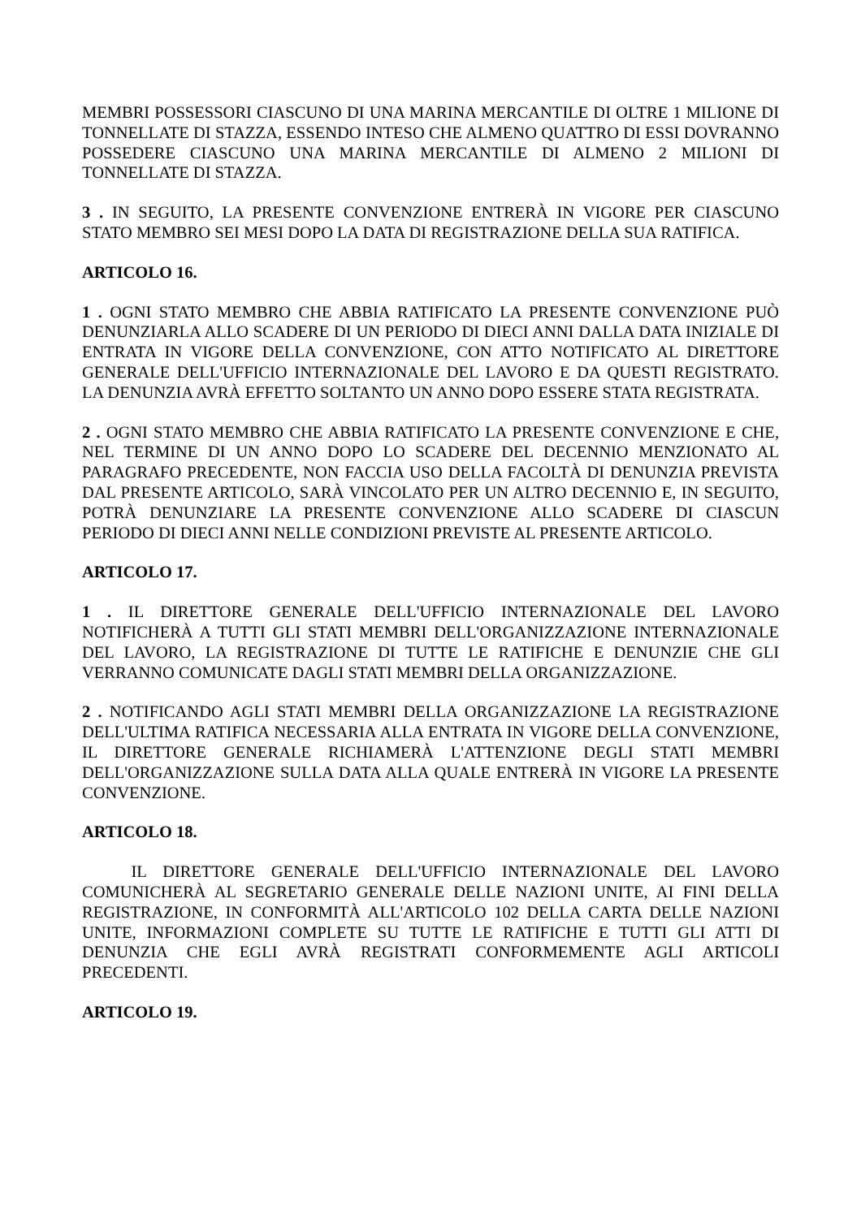MEMBRI POSSESSORI CIASCUNO DI UNA MARINA MERCANTILE DI OLTRE 1 MILIONE DI TONNELLATE DI STAZZA, ESSENDO INTESO CHE ALMENO QUATTRO DI ESSI DOVRANNO POSSEDERE CIASCUNO UNA MARINA MERCANTILE DI ALMENO 2 MILIONI DI TONNELLATE DI STAZZA.
3 . IN SEGUITO, LA PRESENTE CONVENZIONE ENTRERÀ IN VIGORE PER CIASCUNO STATO MEMBRO SEI MESI DOPO LA DATA DI REGISTRAZIONE DELLA SUA RATIFICA.
ARTICOLO 16.
1 . OGNI STATO MEMBRO CHE ABBIA RATIFICATO LA PRESENTE CONVENZIONE PUÒ DENUNZIARLA ALLO SCADERE DI UN PERIODO DI DIECI ANNI DALLA DATA INIZIALE DI ENTRATA IN VIGORE DELLA CONVENZIONE, CON ATTO NOTIFICATO AL DIRETTORE GENERALE DELL'UFFICIO INTERNAZIONALE DEL LAVORO E DA QUESTI REGISTRATO. LA DENUNZIA AVRÀ EFFETTO SOLTANTO UN ANNO DOPO ESSERE STATA REGISTRATA.
2 . OGNI STATO MEMBRO CHE ABBIA RATIFICATO LA PRESENTE CONVENZIONE E CHE, NEL TERMINE DI UN ANNO DOPO LO SCADERE DEL DECENNIO MENZIONATO AL PARAGRAFO PRECEDENTE, NON FACCIA USO DELLA FACOLTÀ DI DENUNZIA PREVISTA DAL PRESENTE ARTICOLO, SARÀ VINCOLATO PER UN ALTRO DECENNIO E, IN SEGUITO, POTRÀ DENUNZIARE LA PRESENTE CONVENZIONE ALLO SCADERE DI CIASCUN PERIODO DI DIECI ANNI NELLE CONDIZIONI PREVISTE AL PRESENTE ARTICOLO.
ARTICOLO 17.
1 . IL DIRETTORE GENERALE DELL'UFFICIO INTERNAZIONALE DEL LAVORO NOTIFICHERÀ A TUTTI GLI STATI MEMBRI DELL'ORGANIZZAZIONE INTERNAZIONALE DEL LAVORO, LA REGISTRAZIONE DI TUTTE LE RATIFICHE E DENUNZIE CHE GLI VERRANNO COMUNICATE DAGLI STATI MEMBRI DELLA ORGANIZZAZIONE.
2 . NOTIFICANDO AGLI STATI MEMBRI DELLA ORGANIZZAZIONE LA REGISTRAZIONE DELL'ULTIMA RATIFICA NECESSARIA ALLA ENTRATA IN VIGORE DELLA CONVENZIONE, IL DIRETTORE GENERALE RICHIAMERÀ L'ATTENZIONE DEGLI STATI MEMBRI DELL'ORGANIZZAZIONE SULLA DATA ALLA QUALE ENTRERÀ IN VIGORE LA PRESENTE CONVENZIONE.
ARTICOLO 18.
IL DIRETTORE GENERALE DELL'UFFICIO INTERNAZIONALE DEL LAVORO COMUNICHERÀ AL SEGRETARIO GENERALE DELLE NAZIONI UNITE, AI FINI DELLA REGISTRAZIONE, IN CONFORMITÀ ALL'ARTICOLO 102 DELLA CARTA DELLE NAZIONI UNITE, INFORMAZIONI COMPLETE SU TUTTE LE RATIFICHE E TUTTI GLI ATTI DI DENUNZIA CHE EGLI AVRÀ REGISTRATI CONFORMEMENTE AGLI ARTICOLI PRECEDENTI.
ARTICOLO 19.